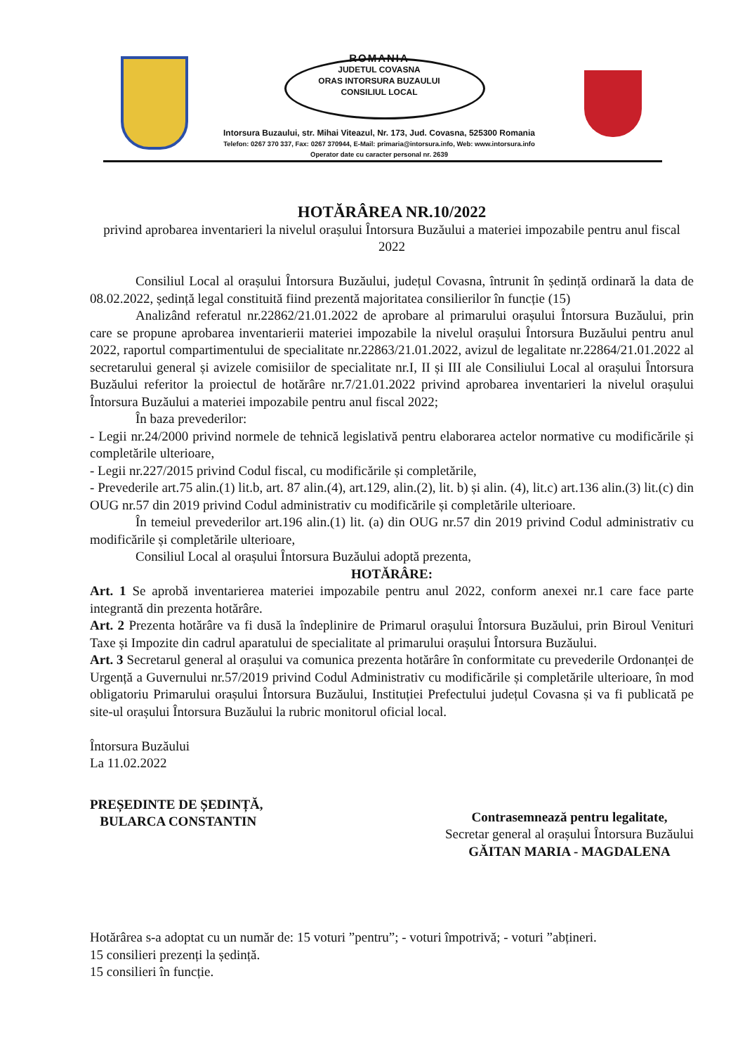ROMANIA
JUDETUL COVASNA
ORAS INTORSURA BUZAULUI
CONSILIUL LOCAL
Intorsura Buzaului, str. Mihai Viteazul, Nr. 173, Jud. Covasna, 525300 Romania
Telefon: 0267 370 337, Fax: 0267 370944, E-Mail: primaria@intorsura.info, Web: www.intorsura.info
Operator date cu caracter personal nr. 2639
HOTĂRÂREA NR.10/2022
privind aprobarea inventarieri la nivelul orașului Întorsura Buzăului a materiei impozabile pentru anul fiscal 2022
Consiliul Local al orașului Întorsura Buzăului, județul Covasna, întrunit în ședință ordinară la data de 08.02.2022, ședință legal constituită fiind prezentă majoritatea consilierilor în funcție (15)
Analizând referatul nr.22862/21.01.2022 de aprobare al primarului orașului Întorsura Buzăului, prin care se propune aprobarea inventarierii materiei impozabile la nivelul orașului Întorsura Buzăului pentru anul 2022, raportul compartimentului de specialitate nr.22863/21.01.2022, avizul de legalitate nr.22864/21.01.2022 al secretarului general și avizele comisiilor de specialitate nr.I, II și III ale Consiliului Local al orașului Întorsura Buzăului referitor la proiectul de hotărâre nr.7/21.01.2022 privind aprobarea inventarieri la nivelul orașului Întorsura Buzăului a materiei impozabile pentru anul fiscal 2022;
În baza prevederilor:
- Legii nr.24/2000 privind normele de tehnică legislativă pentru elaborarea actelor normative cu modificările și completările ulterioare,
- Legii nr.227/2015 privind Codul fiscal, cu modificările și completările,
- Prevederile art.75 alin.(1) lit.b, art. 87 alin.(4), art.129, alin.(2), lit. b) și alin. (4), lit.c) art.136 alin.(3) lit.(c) din OUG nr.57 din 2019 privind Codul administrativ cu modificările și completările ulterioare.
În temeiul prevederilor art.196 alin.(1) lit. (a) din OUG nr.57 din 2019 privind Codul administrativ cu modificările și completările ulterioare,
Consiliul Local al orașului Întorsura Buzăului adoptă prezenta,
HOTĂRÂRE:
Art. 1 Se aprobă inventarierea materiei impozabile pentru anul 2022, conform anexei nr.1 care face parte integrantă din prezenta hotărâre.
Art. 2 Prezenta hotărâre va fi dusă la îndeplinire de Primarul orașului Întorsura Buzăului, prin Biroul Venituri Taxe și Impozite din cadrul aparatului de specialitate al primarului orașului Întorsura Buzăului.
Art. 3 Secretarul general al orașului va comunica prezenta hotărâre în conformitate cu prevederile Ordonanței de Urgență a Guvernului nr.57/2019 privind Codul Administrativ cu modificările și completările ulterioare, în mod obligatoriu Primarului orașului Întorsura Buzăului, Instituției Prefectului județul Covasna și va fi publicată pe site-ul orașului Întorsura Buzăului la rubric monitorul oficial local.
Întorsura Buzăului
La 11.02.2022
PREȘEDINTE DE ȘEDINȚĂ,
BULARCA CONSTANTIN
Contrasemnează pentru legalitate,
Secretar general al orașului Întorsura Buzăului
GĂITAN MARIA - MAGDALENA
Hotărârea s-a adoptat cu un număr de: 15 voturi ”pentru”; - voturi împotrivă; - voturi ”abțineri.
15 consilieri prezenți la ședință.
15 consilieri în funcție.